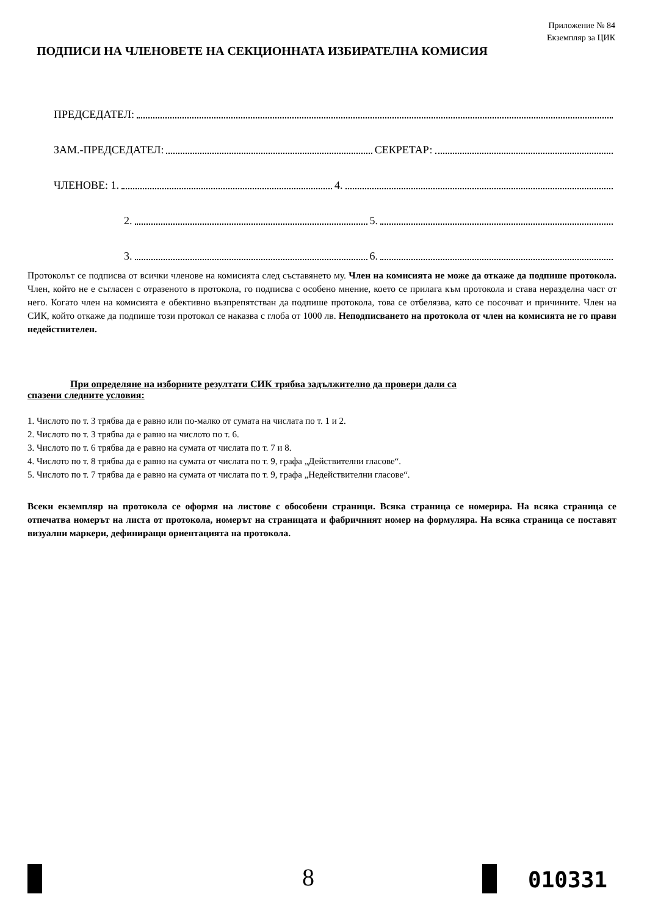Приложение № 84
Екземпляр за ЦИК
ПОДПИСИ НА ЧЛЕНОВЕТЕ НА СЕКЦИОННАТА ИЗБИРАТЕЛНА КОМИСИЯ
ПРЕДСЕДАТЕЛ:
ЗАМ.-ПРЕДСЕДАТЕЛ:
СЕКРЕТАР:
ЧЛЕНОВЕ: 1.
4.
2.
5.
3.
6.
Протоколът се подписва от всички членове на комисията след съставянето му. Член на комисията не може да откаже да подпише протокола. Член, който не е съгласен с отразеното в протокола, го подписва с особено мнение, което се прилага към протокола и става неразделна част от него. Когато член на комисията е обективно възпрепятстван да подпише протокола, това се отбелязва, като се посочват и причините. Член на СИК, който откаже да подпише този протокол се наказва с глоба от 1000 лв. Неподписването на протокола от член на комисията не го прави недействителен.
При определяне на изборните резултати СИК трябва задължително да провери дали са
спазени следните условия:
1. Числото по т. 3 трябва да е равно или по-малко от сумата на числата по т. 1 и 2.
2. Числото по т. 3 трябва да е равно на числото по т. 6.
3. Числото по т. 6 трябва да е равно на сумата от числата по т. 7 и 8.
4. Числото по т. 8 трябва да е равно на сумата от числата по т. 9, графа „Действителни гласове“.
5. Числото по т. 7 трябва да е равно на сумата от числата по т. 9, графа „Недействителни гласове“.
Всеки екземпляр на протокола се оформя на листове с обособени страници. Всяка страница се номерира. На всяка страница се отпечатва номерът на листа от протокола, номерът на страницата и фабричният номер на формуляра. На всяка страница се поставят визуални маркери, дефиниращи ориентацията на протокола.
8 010331